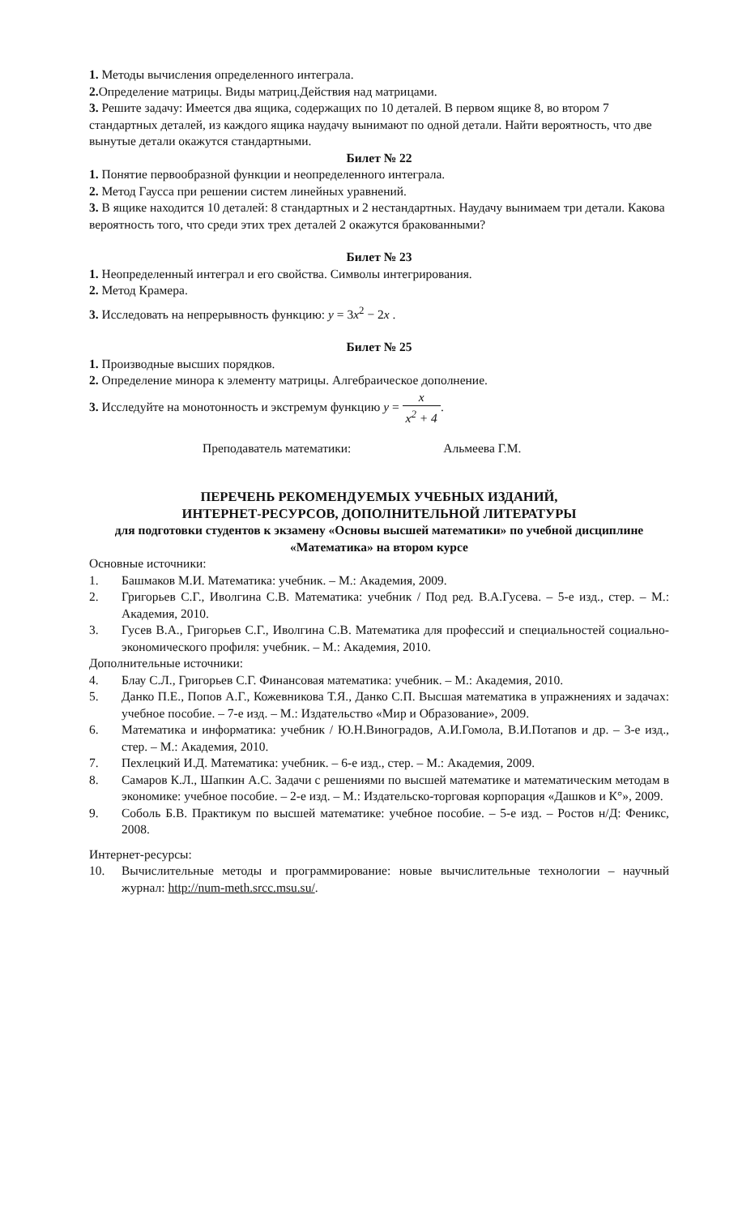1. Методы вычисления определенного интеграла.
2. Определение матрицы. Виды матриц.Действия над матрицами.
3. Решите задачу: Имеется два ящика, содержащих по 10 деталей. В первом ящике 8, во втором 7 стандартных деталей, из каждого ящика наудачу вынимают по одной детали. Найти вероятность, что две вынутые детали окажутся стандартными.
Билет № 22
1. Понятие первообразной функции и неопределенного интеграла.
2. Метод Гаусса при решении систем линейных уравнений.
3. В ящике находится 10 деталей: 8 стандартных и 2 нестандартных. Наудачу вынимаем три детали. Какова вероятность того, что среди этих трех деталей 2 окажутся бракованными?
Билет № 23
1. Неопределенный интеграл и его свойства. Символы интегрирования.
2. Метод Крамера.
3. Исследовать на непрерывность функцию: y = 3x<sup>2</sup> − 2x .
Билет № 25
1. Производные высших порядков.
2. Определение минора к элементу матрицы. Алгебраическое дополнение.
3. Исследуйте на монотонность и экстремум функцию y = x x<sup>2</sup> + 4.
Преподаватель математики: Альмеева Г.М.
ПЕРЕЧЕНЬ РЕКОМЕНДУЕМЫХ УЧЕБНЫХ ИЗДАНИЙ,
ИНТЕРНЕТ-РЕСУРСОВ, ДОПОЛНИТЕЛЬНОЙ ЛИТЕРАТУРЫ
для подготовки студентов к экзамену «Основы высшей математики» по учебной дисциплине «Математика» на втором курсе
Основные источники:
1. Башмаков М.И. Математика: учебник. – М.: Академия, 2009.
2. Григорьев С.Г., Иволгина С.В. Математика: учебник / Под ред. В.А.Гусева. – 5-е изд., стер. – М.: Академия, 2010.
3. Гусев В.А., Григорьев С.Г., Иволгина С.В. Математика для профессий и специальностей социально-экономического профиля: учебник. – М.: Академия, 2010.
Дополнительные источники:
4. Блау С.Л., Григорьев С.Г. Финансовая математика: учебник. – М.: Академия, 2010.
5. Данко П.Е., Попов А.Г., Кожевникова Т.Я., Данко С.П. Высшая математика в упражнениях и задачах: учебное пособие. – 7-е изд. – М.: Издательство «Мир и Образование», 2009.
6. Математика и информатика: учебник / Ю.Н.Виноградов, А.И.Гомола, В.И.Потапов и др. – 3-е изд., стер. – М.: Академия, 2010.
7. Пехлецкий И.Д. Математика: учебник. – 6-е изд., стер. – М.: Академия, 2009.
8. Самаров К.Л., Шапкин А.С. Задачи с решениями по высшей математике и математическим методам в экономике: учебное пособие. – 2-е изд. – М.: Издательско-торговая корпорация «Дашков и К°», 2009.
9. Соболь Б.В. Практикум по высшей математике: учебное пособие. – 5-е изд. – Ростов н/Д: Феникс, 2008.
Интернет-ресурсы:
10. Вычислительные методы и программирование: новые вычислительные технологии – научный журнал: http://num-meth.srcc.msu.su/.